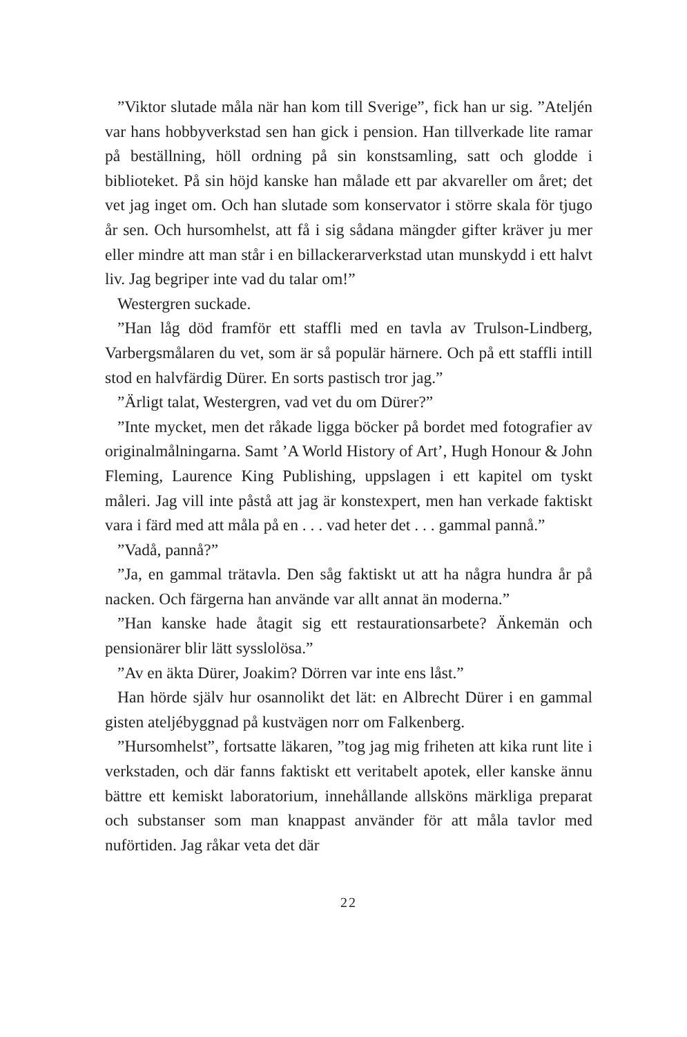”Viktor slutade måla när han kom till Sverige”, fick han ur sig. ”Ateljén var hans hobbyverkstad sen han gick i pension. Han tillverkade lite ramar på beställning, höll ordning på sin konstsamling, satt och glodde i biblioteket. På sin höjd kanske han målade ett par akvareller om året; det vet jag inget om. Och han slutade som konservator i större skala för tjugo år sen. Och hursomhelst, att få i sig sådana mängder gifter kräver ju mer eller mindre att man står i en billackerarverkstad utan munskydd i ett halvt liv. Jag begriper inte vad du talar om!”
Westergren suckade.
”Han låg död framför ett staffli med en tavla av Trulson-Lindberg, Varbergsmålaren du vet, som är så populär härnere. Och på ett staffli intill stod en halvfärdig Dürer. En sorts pastisch tror jag.”
”Ärligt talat, Westergren, vad vet du om Dürer?”
”Inte mycket, men det råkade ligga böcker på bordet med fotografier av originalmålningarna. Samt ’A World History of Art’, Hugh Honour & John Fleming, Laurence King Publishing, uppslagen i ett kapitel om tyskt måleri. Jag vill inte påstå att jag är konstexpert, men han verkade faktiskt vara i färd med att måla på en . . . vad heter det . . . gammal pannå.”
”Vadå, pannå?”
”Ja, en gammal trätavla. Den såg faktiskt ut att ha några hundra år på nacken. Och färgerna han använde var allt annat än moderna.”
”Han kanske hade åtagit sig ett restaurationsarbete? Änkemän och pensionärer blir lätt sysslolösa.”
”Av en äkta Dürer, Joakim? Dörren var inte ens låst.”
Han hörde själv hur osannolikt det lät: en Albrecht Dürer i en gammal gisten ateljébyggnad på kustvägen norr om Falkenberg.
”Hursomhelst”, fortsatte läkaren, ”tog jag mig friheten att kika runt lite i verkstaden, och där fanns faktiskt ett veritabelt apotek, eller kanske ännu bättre ett kemiskt laboratorium, innehållande allsköns märkliga preparat och substanser som man knappast använder för att måla tavlor med nuförtiden. Jag råkar veta det där
22